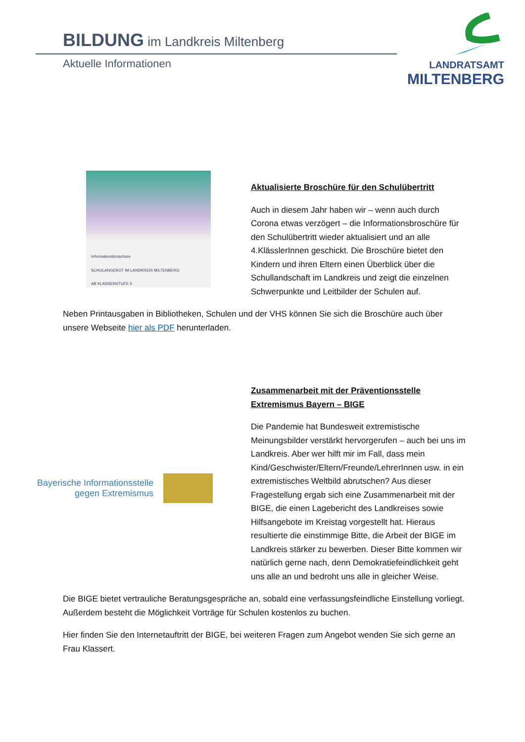BILDUNG im Landkreis Miltenberg
Aktuelle Informationen
LANDRATSAMT
MILTENBERG
Informationsbroschüre
SCHULANGEBOT IM LANDKREIS MILTENBERG
AB KLASSENSTUFE 5
Aktualisierte Broschüre für den Schulübertritt
Auch in diesem Jahr haben wir – wenn auch durch Corona etwas verzögert – die Informationsbroschüre für den Schulübertritt wieder aktualisiert und an alle 4.KlässlerInnen geschickt. Die Broschüre bietet den Kindern und ihren Eltern einen Überblick über die Schullandschaft im Landkreis und zeigt die einzelnen Schwerpunkte und Leitbilder der Schulen auf.
Neben Printausgaben in Bibliotheken, Schulen und der VHS können Sie sich die Broschüre auch über unsere Webseite hier als PDF herunterladen.
Bayerische Informationsstelle
gegen Extremismus
Zusammenarbeit mit der Präventionsstelle Extremismus Bayern – BIGE
Die Pandemie hat Bundesweit extremistische Meinungsbilder verstärkt hervorgerufen – auch bei uns im Landkreis. Aber wer hilft mir im Fall, dass mein Kind/Geschwister/Eltern/Freunde/LehrerInnen usw. in ein extremistisches Weltbild abrutschen? Aus dieser Fragestellung ergab sich eine Zusammenarbeit mit der BIGE, die einen Lagebericht des Landkreises sowie Hilfsangebote im Kreistag vorgestellt hat. Hieraus resultierte die einstimmige Bitte, die Arbeit der BIGE im Landkreis stärker zu bewerben. Dieser Bitte kommen wir natürlich gerne nach, denn Demokratiefeindlichkeit geht uns alle an und bedroht uns alle in gleicher Weise.
Die BIGE bietet vertrauliche Beratungsgespräche an, sobald eine verfassungsfeindliche Einstellung vorliegt. Außerdem besteht die Möglichkeit Vorträge für Schulen kostenlos zu buchen.
Hier finden Sie den Internetauftritt der BIGE, bei weiteren Fragen zum Angebot wenden Sie sich gerne an Frau Klassert.